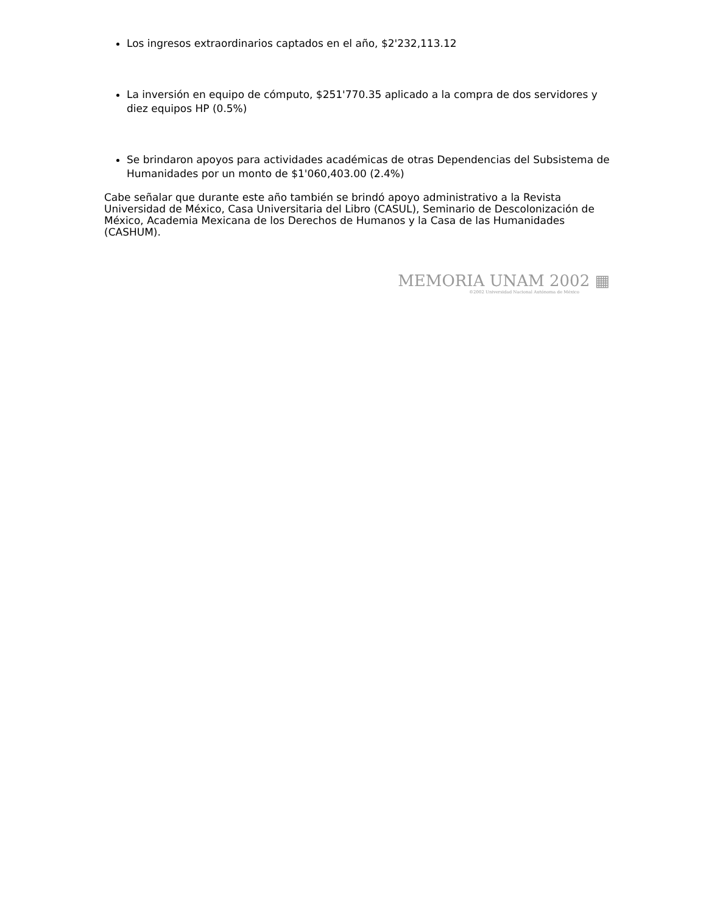Los ingresos extraordinarios captados en el año, $2'232,113.12
La inversión en equipo de cómputo, $251'770.35 aplicado a la compra de dos servidores y diez equipos HP (0.5%)
Se brindaron apoyos para actividades académicas de otras Dependencias del Subsistema de Humanidades por un monto de $1'060,403.00 (2.4%)
Cabe señalar que durante este año también se brindó apoyo administrativo a la Revista Universidad de México, Casa Universitaria del Libro (CASUL), Seminario de Descolonización de México, Academia Mexicana de los Derechos de Humanos y la Casa de las Humanidades (CASHUM).
MEMORIA UNAM 2002 ▦
©2002 Universidad Nacional Autónoma de México